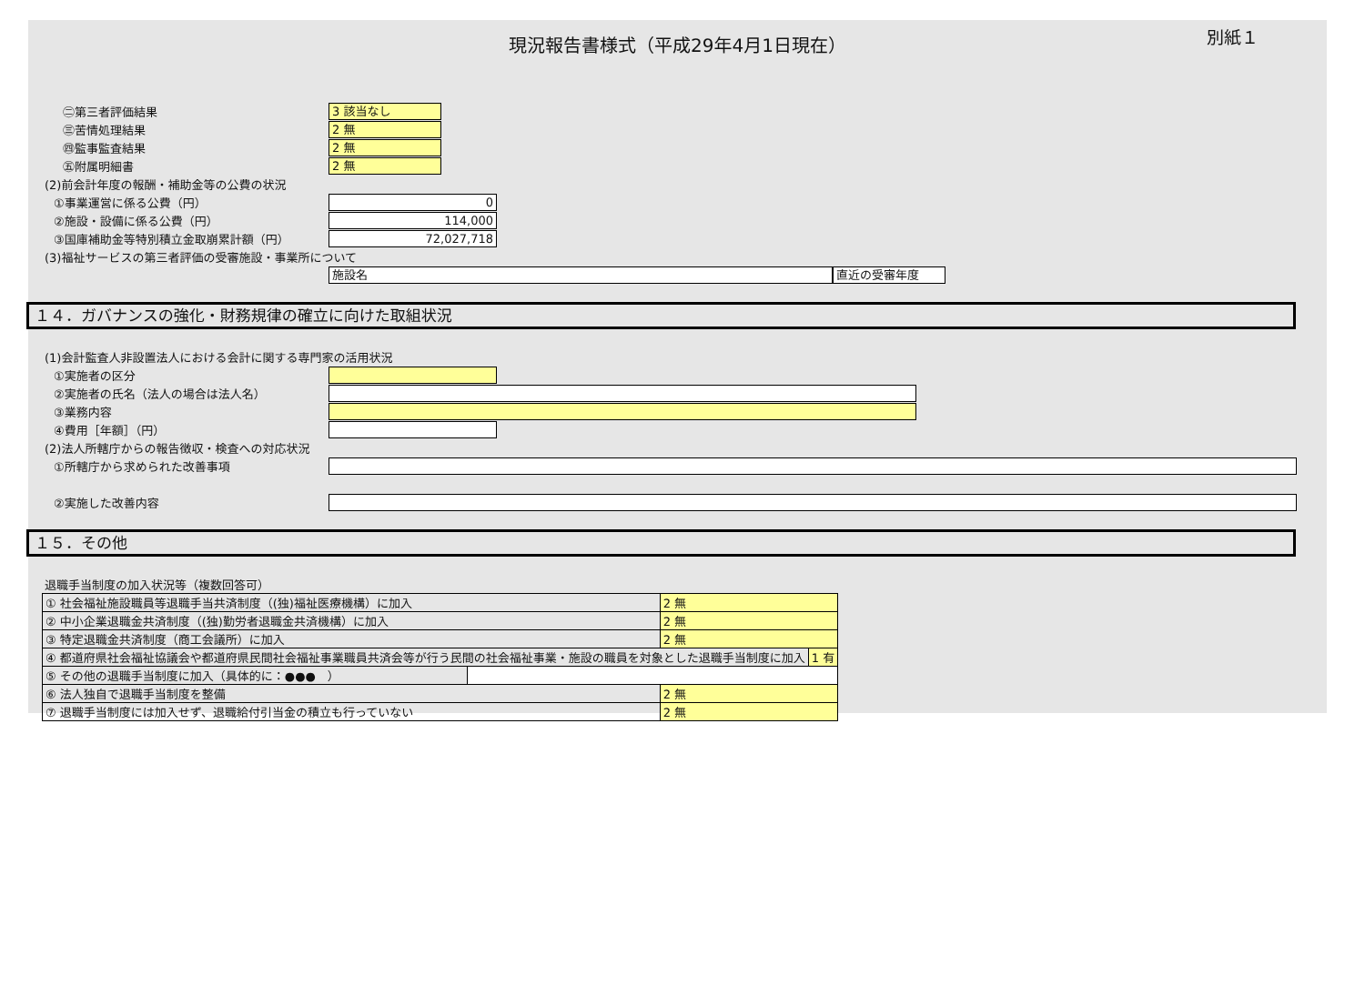現況報告書様式（平成29年4月1日現在）
別紙１
㊁第三者評価結果
3 該当なし
㊂苦情処理結果
2 無
㊃監事監査結果
2 無
㊄附属明細書
2 無
(2)前会計年度の報酬・補助金等の公費の状況
①事業運営に係る公費（円）
0
②施設・設備に係る公費（円）
114,000
③国庫補助金等特別積立金取崩累計額（円）
72,027,718
(3)福祉サービスの第三者評価の受審施設・事業所について
施設名 直近の受審年度
１４．ガバナンスの強化・財務規律の確立に向けた取組状況
(1)会計監査人非設置法人における会計に関する専門家の活用状況
①実施者の区分
②実施者の氏名（法人の場合は法人名）
③業務内容
④費用［年額］（円）
(2)法人所轄庁からの報告徴収・検査への対応状況
①所轄庁から求められた改善事項
②実施した改善内容
１５．その他
退職手当制度の加入状況等（複数回答可）
| ① 社会福祉施設職員等退職手当共済制度（(独)福祉医療機構）に加入 | 2 無 |
| ② 中小企業退職金共済制度（(独)勤労者退職金共済機構）に加入 | 2 無 |
| ③ 特定退職金共済制度（商工会議所）に加入 | 2 無 |
| / ④ 都道府県社会福祉協議会や都道府県民間社会福祉事業職員共済会等が行う民間の社会福祉事業・施設の職員を対象とした退職手当制度に加入 / 1 有 / | |
| / ⑤ その他の退職手当制度に加入（具体的に：●●● ） / / | |
| ⑥ 法人独自で退職手当制度を整備 | 2 無 |
| ⑦ 退職手当制度には加入せず、退職給付引当金の積立も行っていない | 2 無 |